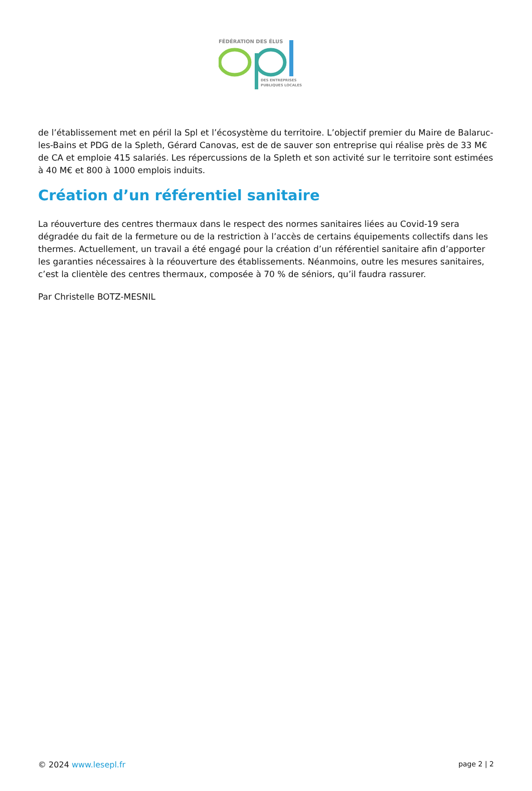FÉDÉRATION DES ÉLUS
DES ENTREPRISES
PUBLIQUES LOCALES
de l’établissement met en péril la Spl et l’écosystème du territoire. L’objectif premier du Maire de Balaruc-les-Bains et PDG de la Spleth, Gérard Canovas, est de de sauver son entreprise qui réalise près de 33 M€ de CA et emploie 415 salariés. Les répercussions de la Spleth et son activité sur le territoire sont estimées à 40 M€ et 800 à 1000 emplois induits.
Création d’un référentiel sanitaire
La réouverture des centres thermaux dans le respect des normes sanitaires liées au Covid-19 sera dégradée du fait de la fermeture ou de la restriction à l’accès de certains équipements collectifs dans les thermes. Actuellement, un travail a été engagé pour la création d’un référentiel sanitaire afin d’apporter les garanties nécessaires à la réouverture des établissements. Néanmoins, outre les mesures sanitaires, c’est la clientèle des centres thermaux, composée à 70 % de séniors, qu’il faudra rassurer.
Par Christelle BOTZ-MESNIL
© 2024 www.lesepl.fr page 2 | 2